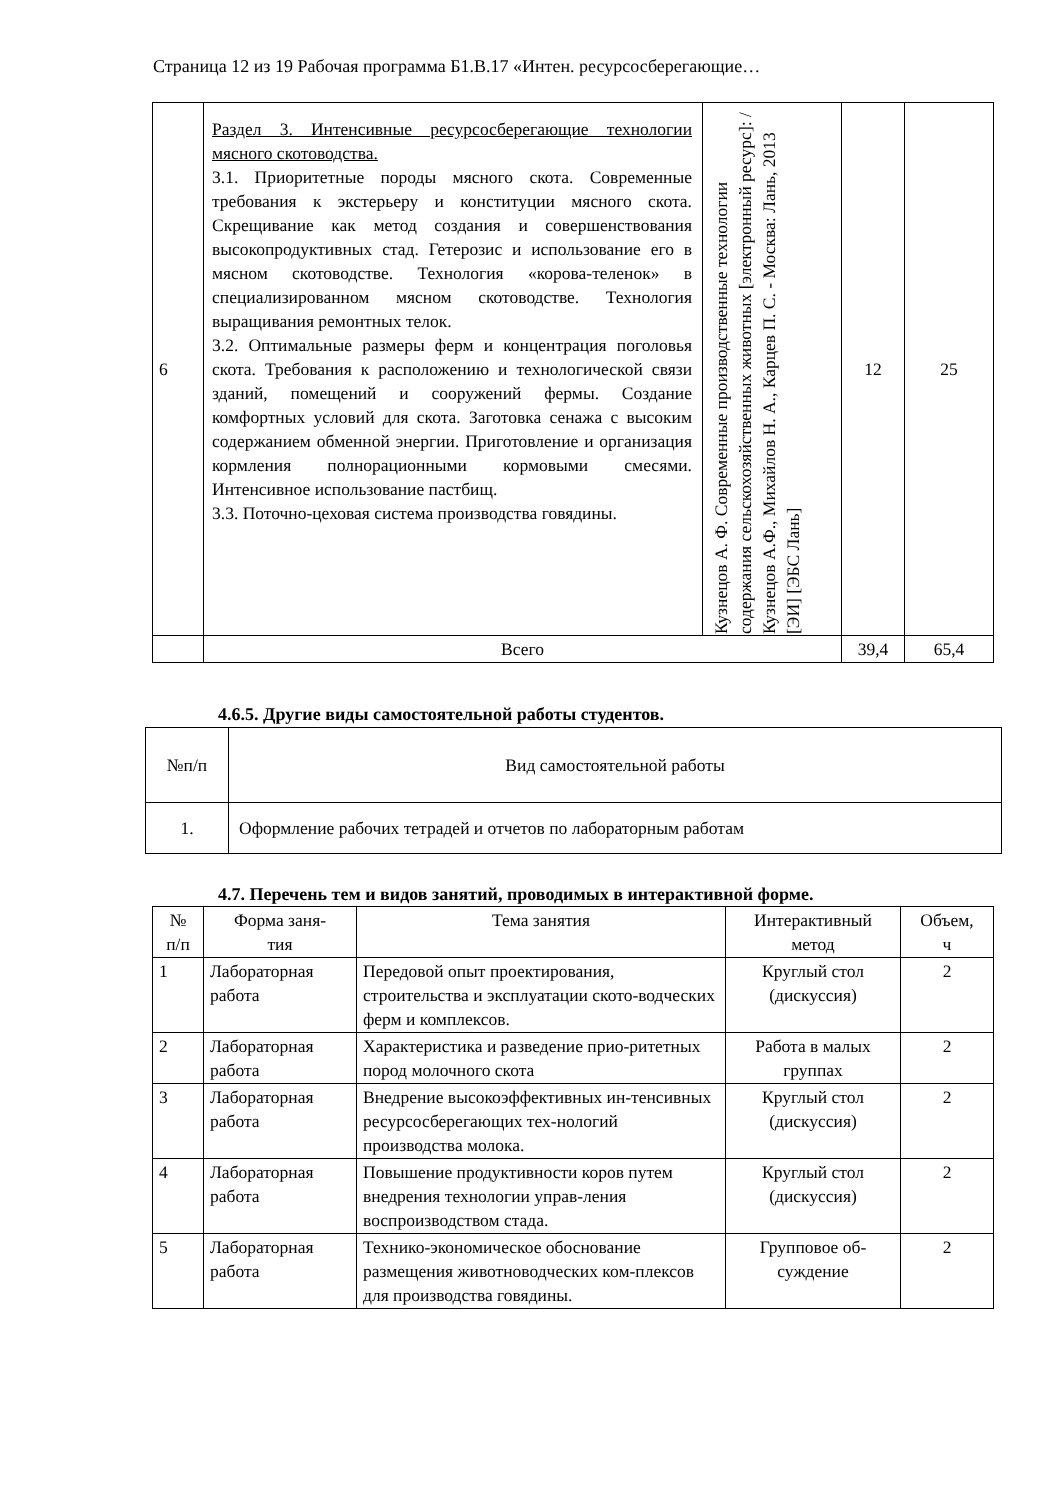Страница 12 из 19 Рабочая программа Б1.В.17 «Интен. ресурсосберегающие…
| 6 | Раздел 3. Интенсивные ресурсосберегающие технологии мясного скотоводства. 3.1. Приоритетные породы мясного скота. Современные требования к экстерьеру и конституции мясного скота. Скрещивание как метод создания и совершенствования высокопродуктивных стад. Гетерозис и использование его в мясном скотоводстве. Технология «корова-теленок» в специализированном мясном скотоводстве. Технология выращивания ремонтных телок. 3.2. Оптимальные размеры ферм и концентрация поголовья скота. Требования к расположению и технологической связи зданий, помещений и сооружений фермы. Создание комфортных условий для скота. Заготовка сенажа с высоким содержанием обменной энергии. Приготовление и организация кормления полнорационными кормовыми смесями. Интенсивное использование пастбищ. 3.3. Поточно-цеховая система производства говядины. | Кузнецов А. Ф. Современные производственные технологии содержания сельскохозяйственных животных [электронный ресурс]: / Кузнецов А.Ф., Михайлов Н. А., Карцев П. С. - Москва: Лань, 2013 [ЭИ] [ЭБС Лань] | 12 | 25 |
| | Всего | | 39,4 | 65,4 |
4.6.5. Другие виды самостоятельной работы студентов.
| №п/п | Вид самостоятельной работы |
| 1. | Оформление рабочих тетрадей и отчетов по лабораторным работам |
4.7. Перечень тем и видов занятий, проводимых в интерактивной форме.
| № п/п | Форма заня- тия | Тема занятия | Интерактивный метод | Объем, ч |
| 1 | Лабораторная работа | Передовой опыт проектирования, строительства и эксплуатации ското-водческих ферм и комплексов. | Круглый стол (дискуссия) | 2 |
| 2 | Лабораторная работа | Характеристика и разведение прио-ритетных пород молочного скота | Работа в малых группах | 2 |
| 3 | Лабораторная работа | Внедрение высокоэффективных ин-тенсивных ресурсосберегающих тех-нологий производства молока. | Круглый стол (дискуссия) | 2 |
| 4 | Лабораторная работа | Повышение продуктивности коров путем внедрения технологии управ-ления воспроизводством стада. | Круглый стол (дискуссия) | 2 |
| 5 | Лабораторная работа | Технико-экономическое обоснование размещения животноводческих ком-плексов для производства говядины. | Групповое об-суждение | 2 |